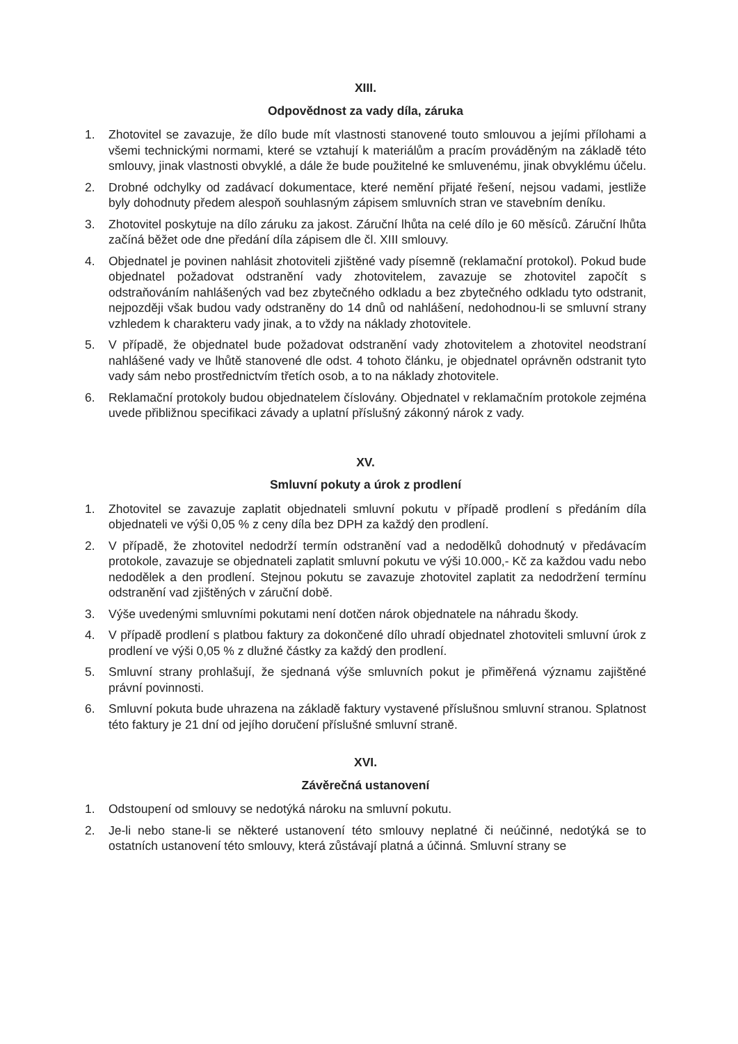XIII.
Odpovědnost za vady díla, záruka
1. Zhotovitel se zavazuje, že dílo bude mít vlastnosti stanovené touto smlouvou a jejími přílohami a všemi technickými normami, které se vztahují k materiálům a pracím prováděným na základě této smlouvy, jinak vlastnosti obvyklé, a dále že bude použitelné ke smluvenému, jinak obvyklému účelu.
2. Drobné odchylky od zadávací dokumentace, které nemění přijaté řešení, nejsou vadami, jestliže byly dohodnuty předem alespoň souhlasným zápisem smluvních stran ve stavebním deníku.
3. Zhotovitel poskytuje na dílo záruku za jakost. Záruční lhůta na celé dílo je 60 měsíců. Záruční lhůta začíná běžet ode dne předání díla zápisem dle čl. XIII smlouvy.
4. Objednatel je povinen nahlásit zhotoviteli zjištěné vady písemně (reklamační protokol). Pokud bude objednatel požadovat odstranění vady zhotovitelem, zavazuje se zhotovitel započít s odstraňováním nahlášených vad bez zbytečného odkladu a bez zbytečného odkladu tyto odstranit, nejpozději však budou vady odstraněny do 14 dnů od nahlášení, nedohodnou-li se smluvní strany vzhledem k charakteru vady jinak, a to vždy na náklady zhotovitele.
5. V případě, že objednatel bude požadovat odstranění vady zhotovitelem a zhotovitel neodstraní nahlášené vady ve lhůtě stanovené dle odst. 4 tohoto článku, je objednatel oprávněn odstranit tyto vady sám nebo prostřednictvím třetích osob, a to na náklady zhotovitele.
6. Reklamační protokoly budou objednatelem číslovány. Objednatel v reklamačním protokole zejména uvede přibližnou specifikaci závady a uplatní příslušný zákonný nárok z vady.
XV.
Smluvní pokuty a úrok z prodlení
1. Zhotovitel se zavazuje zaplatit objednateli smluvní pokutu v případě prodlení s předáním díla objednateli ve výši 0,05 % z ceny díla bez DPH za každý den prodlení.
2. V případě, že zhotovitel nedodrží termín odstranění vad a nedodělků dohodnutý v předávacím protokole, zavazuje se objednateli zaplatit smluvní pokutu ve výši 10.000,- Kč za každou vadu nebo nedodělek a den prodlení. Stejnou pokutu se zavazuje zhotovitel zaplatit za nedodržení termínu odstranění vad zjištěných v záruční době.
3. Výše uvedenými smluvními pokutami není dotčen nárok objednatele na náhradu škody.
4. V případě prodlení s platbou faktury za dokončené dílo uhradí objednatel zhotoviteli smluvní úrok z prodlení ve výši 0,05 % z dlužné částky za každý den prodlení.
5. Smluvní strany prohlašují, že sjednaná výše smluvních pokut je přiměřená významu zajištěné právní povinnosti.
6. Smluvní pokuta bude uhrazena na základě faktury vystavené příslušnou smluvní stranou. Splatnost této faktury je 21 dní od jejího doručení příslušné smluvní straně.
XVI.
Závěrečná ustanovení
1. Odstoupení od smlouvy se nedotýká nároku na smluvní pokutu.
2. Je-li nebo stane-li se některé ustanovení této smlouvy neplatné či neúčinné, nedotýká se to ostatních ustanovení této smlouvy, která zůstávají platná a účinná. Smluvní strany se